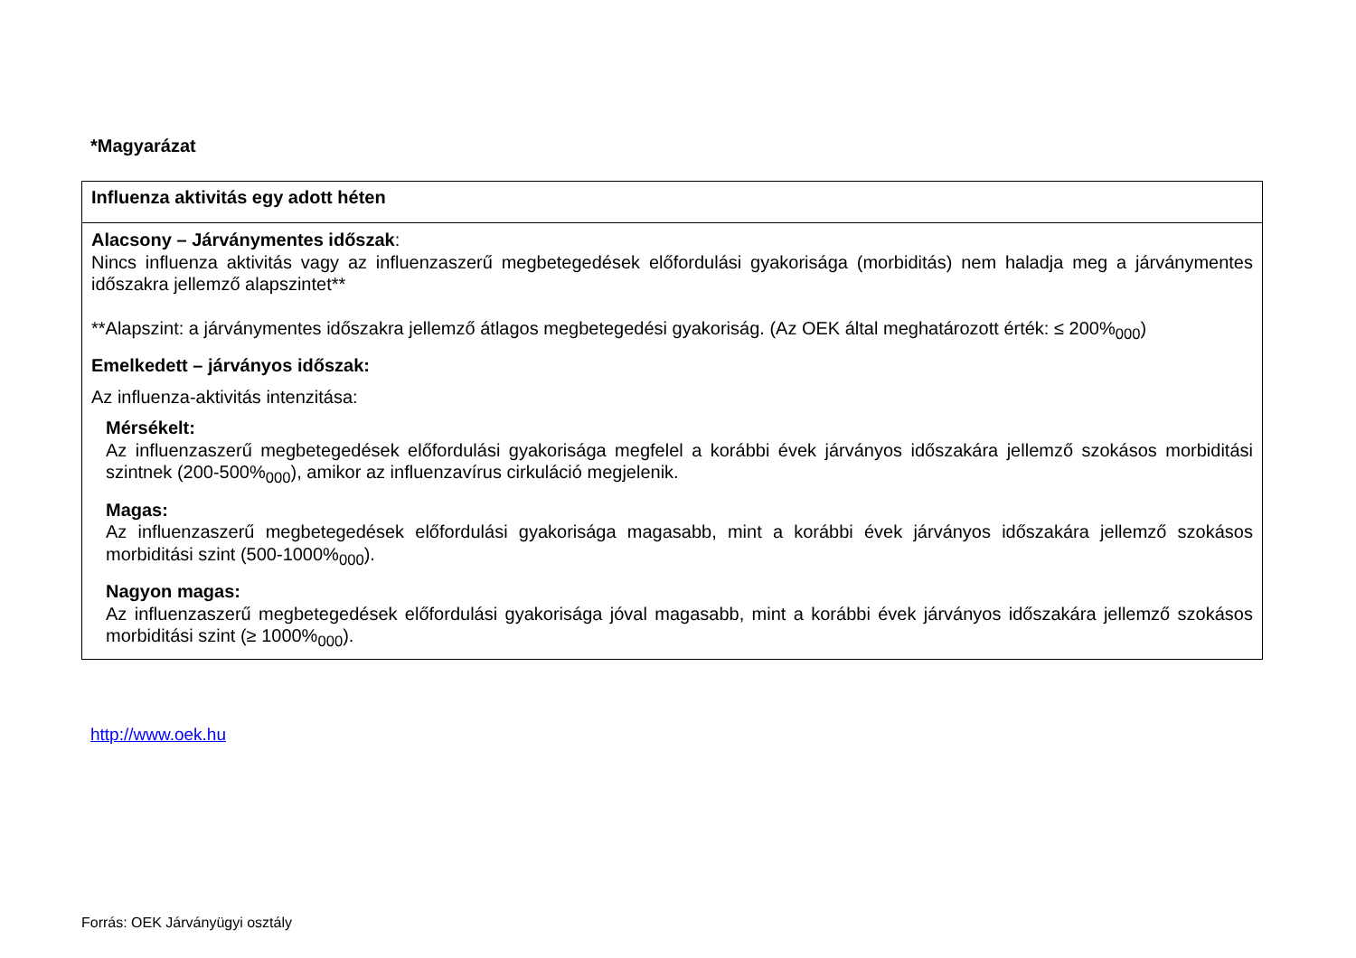*Magyarázat
| Influenza aktivitás egy adott héten |
| --- |
| Alacsony – Járványmentes időszak : Nincs influenza aktivitás vagy az influenzaszerű megbetegedések előfordulási gyakorisága (morbiditás) nem haladja meg a járványmentes időszakra jellemző alapszintet** **Alapszint: a járványmentes időszakra jellemző átlagos megbetegedési gyakoriság. (Az OEK által meghatározott érték: ≤ 200%<sub>000</sub>) Emelkedett – járványos időszak: Az influenza-aktivitás intenzitása: Mérsékelt: Az influenzaszerű megbetegedések előfordulási gyakorisága megfelel a korábbi évek járványos időszakára jellemző szokásos morbiditási szintnek (200-500%<sub>000</sub>), amikor az influenzavírus cirkuláció megjelenik. Magas: Az influenzaszerű megbetegedések előfordulási gyakorisága magasabb, mint a korábbi évek járványos időszakára jellemző szokásos morbiditási szint (500-1000%<sub>000</sub>). Nagyon magas: Az influenzaszerű megbetegedések előfordulási gyakorisága jóval magasabb, mint a korábbi évek járványos időszakára jellemző szokásos morbiditási szint (≥ 1000%<sub>000</sub>). |
http://www.oek.hu
Forrás: OEK Járványügyi osztály